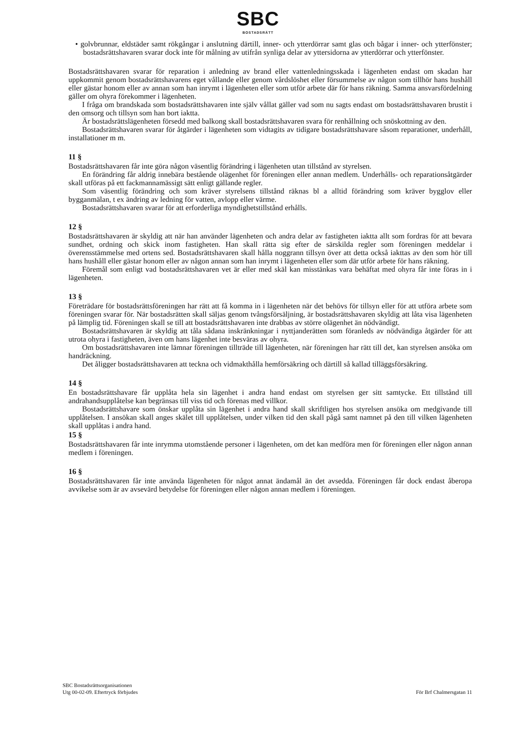SBC
BOSTADSRÄTT
• golvbrunnar, eldstäder samt rökgångar i anslutning därtill, inner- och ytterdörrar samt glas och bågar i inner- och ytterfönster; bostadsrättshavaren svarar dock inte för målning av utifrån synliga delar av yttersidorna av ytterdörrar och ytterfönster.
Bostadsrättshavaren svarar för reparation i anledning av brand eller vattenledningsskada i lägenheten endast om skadan har uppkommit genom bostadsrättshavarens eget vållande eller genom vårdslöshet eller försummelse av någon som tillhör hans hushåll eller gästar honom eller av annan som han inrymt i lägenheten eller som utför arbete där för hans räkning. Samma ansvarsfördelning gäller om ohyra förekommer i lägenheten.
I fråga om brandskada som bostadsrättshavaren inte själv vållat gäller vad som nu sagts endast om bostadsrättshavaren brustit i den omsorg och tillsyn som han bort iaktta.
Är bostadsrättslägenheten försedd med balkong skall bostadsrättshavaren svara för renhållning och snöskottning av den.
Bostadsrättshavaren svarar för åtgärder i lägenheten som vidtagits av tidigare bostadsrättshavare såsom reparationer, underhåll, installationer m m.
11 §
Bostadsrättshavaren får inte göra någon väsentlig förändring i lägenheten utan tillstånd av styrelsen.
En förändring får aldrig innebära bestående olägenhet för föreningen eller annan medlem. Underhålls- och reparationsåtgärder skall utföras på ett fackmannamässigt sätt enligt gällande regler.
Som väsentlig förändring och som kräver styrelsens tillstånd räknas bl a alltid förändring som kräver bygglov eller bygganmälan, t ex ändring av ledning för vatten, avlopp eller värme.
Bostadsrättshavaren svarar för att erforderliga myndighetstillstånd erhålls.
12 §
Bostadsrättshavaren är skyldig att när han använder lägenheten och andra delar av fastigheten iaktta allt som fordras för att bevara sundhet, ordning och skick inom fastigheten. Han skall rätta sig efter de särskilda regler som föreningen meddelar i överensstämmelse med ortens sed. Bostadsrättshavaren skall hålla noggrann tillsyn över att detta också iakttas av den som hör till hans hushåll eller gästar honom eller av någon annan som han inrymt i lägenheten eller som där utför arbete för hans räkning.
Föremål som enligt vad bostadsrättshavaren vet är eller med skäl kan misstänkas vara behäftat med ohyra får inte föras in i lägenheten.
13 §
Företrädare för bostadsrättsföreningen har rätt att få komma in i lägenheten när det behövs för tillsyn eller för att utföra arbete som föreningen svarar för. När bostadsrätten skall säljas genom tvångsförsäljning, är bostadsrättshavaren skyldig att låta visa lägenheten på lämplig tid. Föreningen skall se till att bostadsrättshavaren inte drabbas av större olägenhet än nödvändigt.
Bostadsrättshavaren är skyldig att tåla sådana inskränkningar i nyttjanderätten som föranleds av nödvändiga åtgärder för att utrota ohyra i fastigheten, även om hans lägenhet inte besväras av ohyra.
Om bostadsrättshavaren inte lämnar föreningen tillträde till lägenheten, när föreningen har rätt till det, kan styrelsen ansöka om handräckning.
Det åligger bostadsrättshavaren att teckna och vidmakthålla hemförsäkring och därtill så kallad tilläggsförsäkring.
14 §
En bostadsrättshavare får upplåta hela sin lägenhet i andra hand endast om styrelsen ger sitt samtycke. Ett tillstånd till andrahandsupplåtelse kan begränsas till viss tid och förenas med villkor.
Bostadsrättshavare som önskar upplåta sin lägenhet i andra hand skall skriftligen hos styrelsen ansöka om medgivande till upplåtelsen. I ansökan skall anges skälet till upplåtelsen, under vilken tid den skall pågå samt namnet på den till vilken lägenheten skall upplåtas i andra hand.
15 §
Bostadsrättshavaren får inte inrymma utomstående personer i lägenheten, om det kan medföra men för föreningen eller någon annan medlem i föreningen.
16 §
Bostadsrättshavaren får inte använda lägenheten för något annat ändamål än det avsedda. Föreningen får dock endast åberopa avvikelse som är av avsevärd betydelse för föreningen eller någon annan medlem i föreningen.
SBC Bostadsrättsorganisationen
Utg 00-02-09. Eftertryck förbjudes
För Brf Chalmersgatan 11